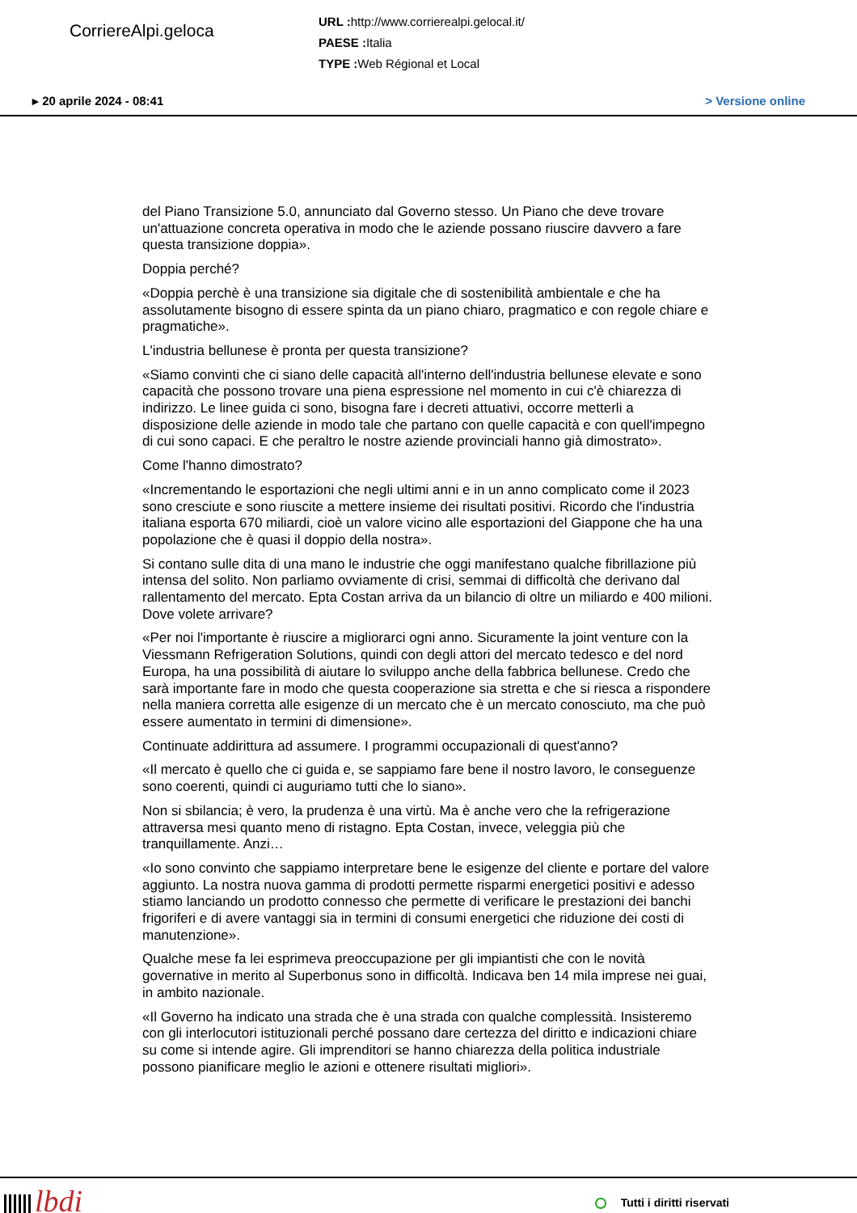CorriereAlpi.geloca
URL : http://www.corrierealpi.gelocal.it/
PAESE : Italia
TYPE : Web Régional et Local
▸ 20 aprile 2024 - 08:41 > Versione online
del Piano Transizione 5.0, annunciato dal Governo stesso. Un Piano che deve trovare un'attuazione concreta operativa in modo che le aziende possano riuscire davvero a fare questa transizione doppia».
Doppia perché?
«Doppia perchè è una transizione sia digitale che di sostenibilità ambientale e che ha assolutamente bisogno di essere spinta da un piano chiaro, pragmatico e con regole chiare e pragmatiche».
L'industria bellunese è pronta per questa transizione?
«Siamo convinti che ci siano delle capacità all'interno dell'industria bellunese elevate e sono capacità che possono trovare una piena espressione nel momento in cui c'è chiarezza di indirizzo. Le linee guida ci sono, bisogna fare i decreti attuativi, occorre metterli a disposizione delle aziende in modo tale che partano con quelle capacità e con quell'impegno di cui sono capaci. E che peraltro le nostre aziende provinciali hanno già dimostrato».
Come l'hanno dimostrato?
«Incrementando le esportazioni che negli ultimi anni e in un anno complicato come il 2023 sono cresciute e sono riuscite a mettere insieme dei risultati positivi. Ricordo che l'industria italiana esporta 670 miliardi, cioè un valore vicino alle esportazioni del Giappone che ha una popolazione che è quasi il doppio della nostra».
Si contano sulle dita di una mano le industrie che oggi manifestano qualche fibrillazione più intensa del solito. Non parliamo ovviamente di crisi, semmai di difficoltà che derivano dal rallentamento del mercato. Epta Costan arriva da un bilancio di oltre un miliardo e 400 milioni. Dove volete arrivare?
«Per noi l'importante è riuscire a migliorarci ogni anno. Sicuramente la joint venture con la Viessmann Refrigeration Solutions, quindi con degli attori del mercato tedesco e del nord Europa, ha una possibilità di aiutare lo sviluppo anche della fabbrica bellunese. Credo che sarà importante fare in modo che questa cooperazione sia stretta e che si riesca a rispondere nella maniera corretta alle esigenze di un mercato che è un mercato conosciuto, ma che può essere aumentato in termini di dimensione».
Continuate addirittura ad assumere. I programmi occupazionali di quest'anno?
«Il mercato è quello che ci guida e, se sappiamo fare bene il nostro lavoro, le conseguenze sono coerenti, quindi ci auguriamo tutti che lo siano».
Non si sbilancia; è vero, la prudenza è una virtù. Ma è anche vero che la refrigerazione attraversa mesi quanto meno di ristagno. Epta Costan, invece, veleggia più che tranquillamente. Anzi…
«Io sono convinto che sappiamo interpretare bene le esigenze del cliente e portare del valore aggiunto. La nostra nuova gamma di prodotti permette risparmi energetici positivi e adesso stiamo lanciando un prodotto connesso che permette di verificare le prestazioni dei banchi frigoriferi e di avere vantaggi sia in termini di consumi energetici che riduzione dei costi di manutenzione».
Qualche mese fa lei esprimeva preoccupazione per gli impiantisti che con le novità governative in merito al Superbonus sono in difficoltà. Indicava ben 14 mila imprese nei guai, in ambito nazionale.
«Il Governo ha indicato una strada che è una strada con qualche complessità. Insisteremo con gli interlocutori istituzionali perché possano dare certezza del diritto e indicazioni chiare su come si intende agire. Gli imprenditori se hanno chiarezza della politica industriale possono pianificare meglio le azioni e ottenere risultati migliori».
lbdi
Tutti i diritti riservati